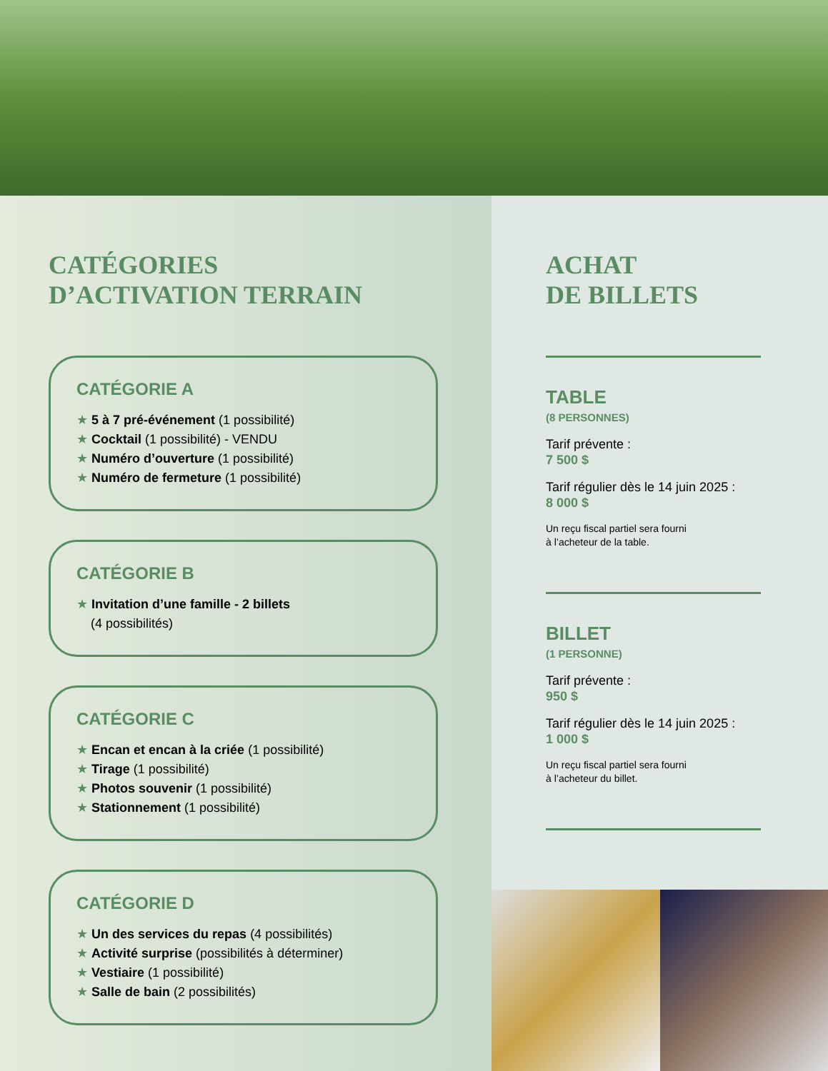CATÉGORIES
D’ACTIVATION TERRAIN
CATÉGORIE A
★ 5 à 7 pré-événement (1 possibilité)
★ Cocktail (1 possibilité) - VENDU
★ Numéro d’ouverture (1 possibilité)
★ Numéro de fermeture (1 possibilité)
CATÉGORIE B
★ Invitation d’une famille - 2 billets
(4 possibilités)
CATÉGORIE C
★ Encan et encan à la criée (1 possibilité)
★ Tirage (1 possibilité)
★ Photos souvenir (1 possibilité)
★ Stationnement (1 possibilité)
CATÉGORIE D
★ Un des services du repas (4 possibilités)
★ Activité surprise (possibilités à déterminer)
★ Vestiaire (1 possibilité)
★ Salle de bain (2 possibilités)
ACHAT
DE BILLETS
TABLE
(8 PERSONNES)
Tarif prévente :
7 500 $
Tarif régulier dès le 14 juin 2025 :
8 000 $
Un reçu fiscal partiel sera fourni
à l’acheteur de la table.
BILLET
(1 PERSONNE)
Tarif prévente :
950 $
Tarif régulier dès le 14 juin 2025 :
1 000 $
Un reçu fiscal partiel sera fourni
à l’acheteur du billet.